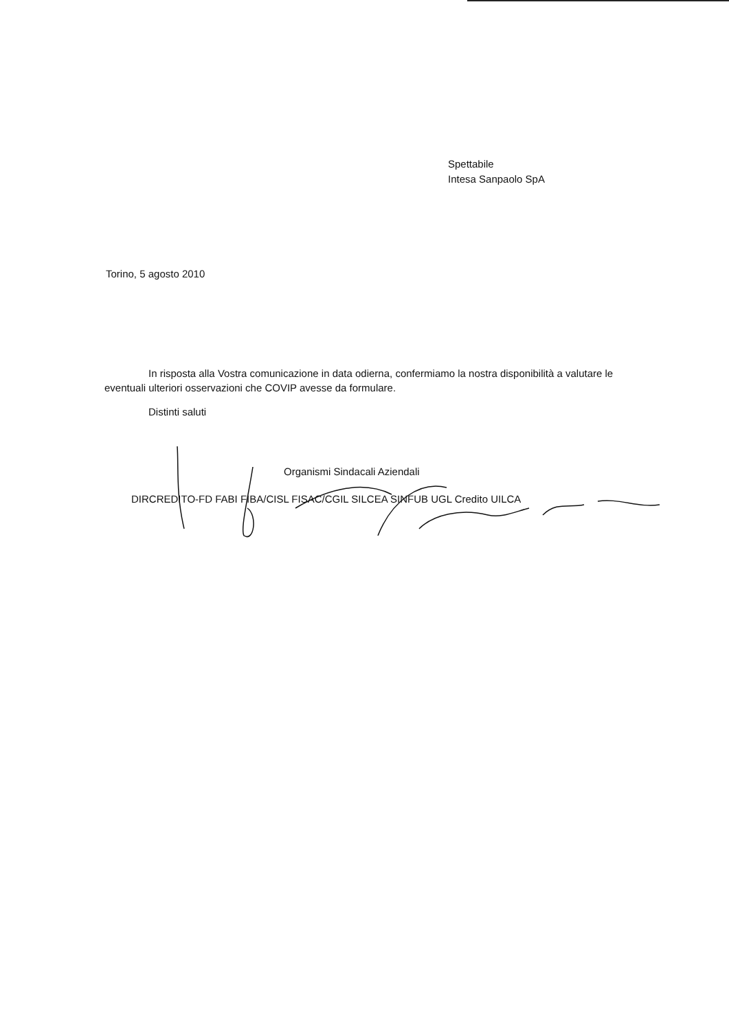Spettabile
Intesa Sanpaolo SpA
Torino, 5 agosto 2010
In risposta alla Vostra comunicazione in data odierna, confermiamo la nostra disponibilità a valutare le eventuali ulteriori osservazioni che COVIP avesse da formulare.
Distinti saluti
Organismi Sindacali Aziendali
DIRCREDITO-FD FABI FIBA/CISL FISAC/CGIL SILCEA SINFUB UGL Credito UILCA